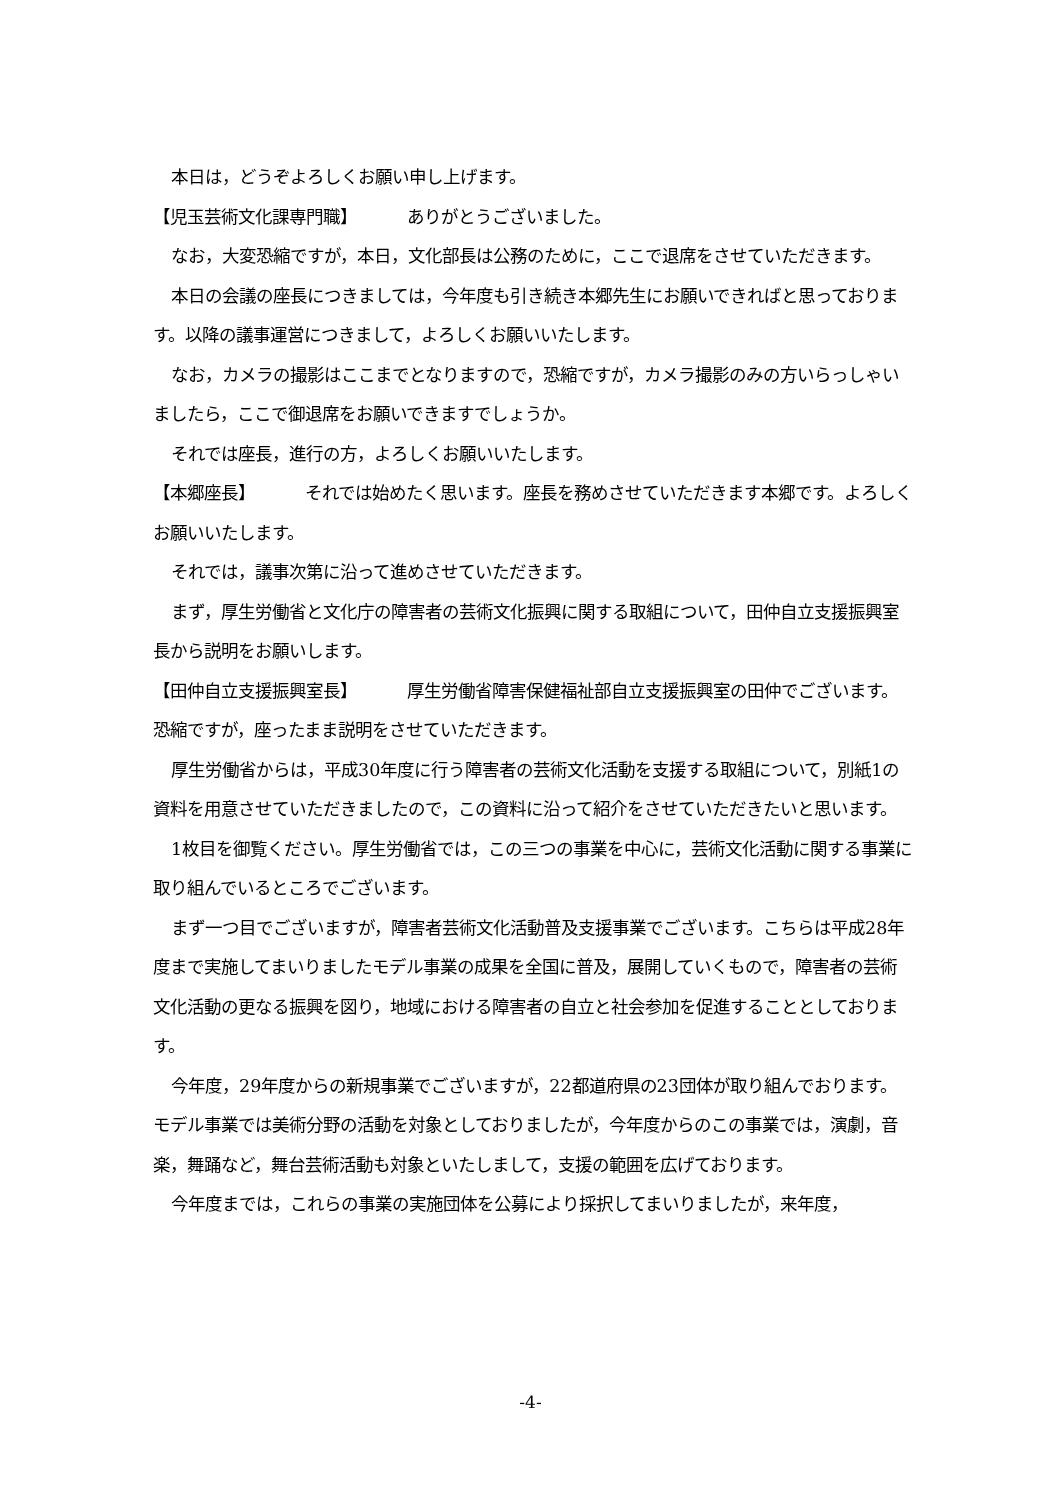本日は，どうぞよろしくお願い申し上げます。
【児玉芸術文化課専門職】 ありがとうございました。
なお，大変恐縮ですが，本日，文化部長は公務のために，ここで退席をさせていただきます。
本日の会議の座長につきましては，今年度も引き続き本郷先生にお願いできればと思っております。以降の議事運営につきまして，よろしくお願いいたします。
なお，カメラの撮影はここまでとなりますので，恐縮ですが，カメラ撮影のみの方いらっしゃいましたら，ここで御退席をお願いできますでしょうか。
それでは座長，進行の方，よろしくお願いいたします。
【本郷座長】 それでは始めたく思います。座長を務めさせていただきます本郷です。よろしくお願いいたします。
それでは，議事次第に沿って進めさせていただきます。
まず，厚生労働省と文化庁の障害者の芸術文化振興に関する取組について，田仲自立支援振興室長から説明をお願いします。
【田仲自立支援振興室長】 厚生労働省障害保健福祉部自立支援振興室の田仲でございます。恐縮ですが，座ったまま説明をさせていただきます。
厚生労働省からは，平成30年度に行う障害者の芸術文化活動を支援する取組について，別紙1の資料を用意させていただきましたので，この資料に沿って紹介をさせていただきたいと思います。
1枚目を御覧ください。厚生労働省では，この三つの事業を中心に，芸術文化活動に関する事業に取り組んでいるところでございます。
まず一つ目でございますが，障害者芸術文化活動普及支援事業でございます。こちらは平成28年度まで実施してまいりましたモデル事業の成果を全国に普及，展開していくもので，障害者の芸術文化活動の更なる振興を図り，地域における障害者の自立と社会参加を促進することとしております。
今年度，29年度からの新規事業でございますが，22都道府県の23団体が取り組んでおります。モデル事業では美術分野の活動を対象としておりましたが，今年度からのこの事業では，演劇，音楽，舞踊など，舞台芸術活動も対象といたしまして，支援の範囲を広げております。
今年度までは，これらの事業の実施団体を公募により採択してまいりましたが，来年度，
-4-